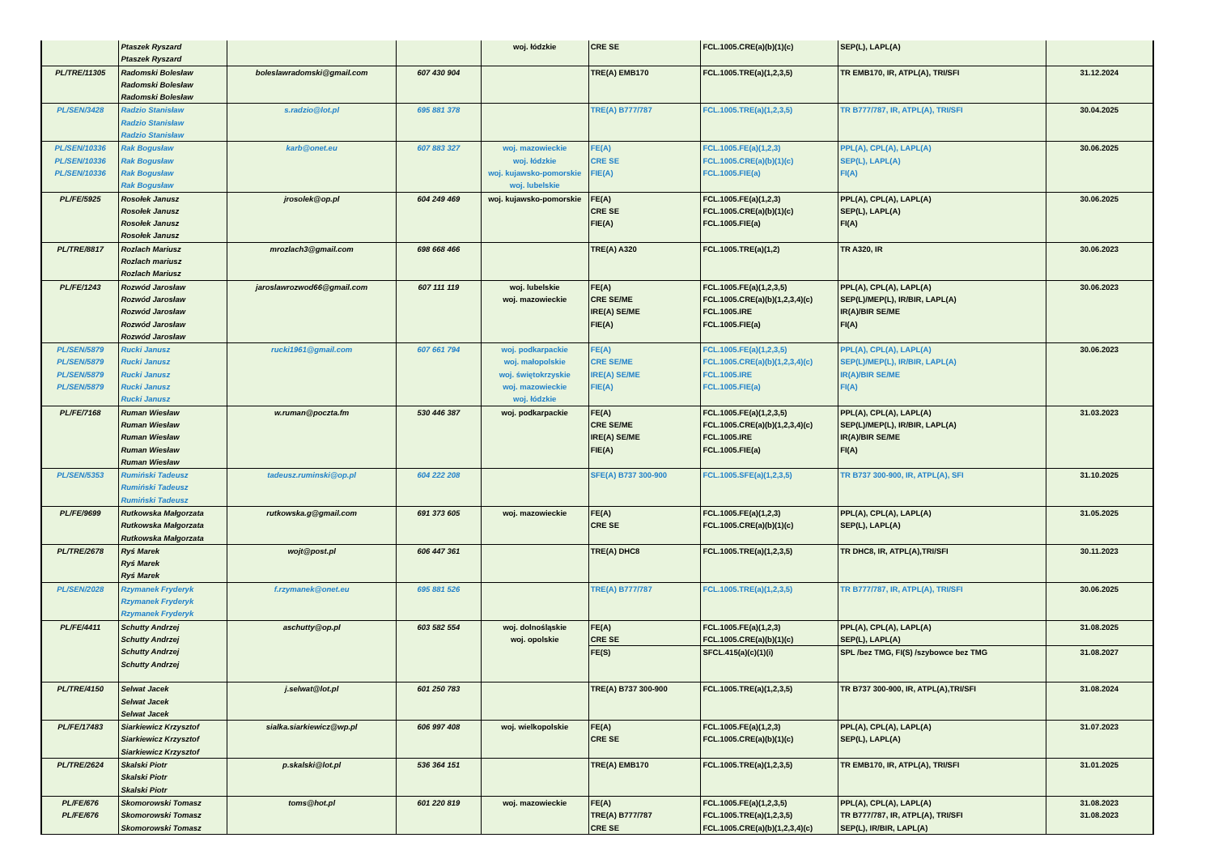| | Ptaszek Ryszard Ptaszek Ryszard | | | woj. łódzkie | CRE SE | FCL.1005.CRE(a)(b)(1)(c) | SEP(L), LAPL(A) | |
| PL/TRE/11305 | Radomski Bolesław Radomski Bolesław Radomski Bolesław | boleslawradomski@gmail.com | 607 430 904 | | TRE(A) EMB170 | FCL.1005.TRE(a)(1,2,3,5) | TR EMB170, IR, ATPL(A), TRI/SFI | 31.12.2024 |
| PL/SEN/3428 | Radzio Stanisław Radzio Stanisław Radzio Stanisław | s.radzio@lot.pl | 695 881 378 | | TRE(A) B777/787 | FCL.1005.TRE(a)(1,2,3,5) | TR B777/787, IR, ATPL(A), TRI/SFI | 30.04.2025 |
| PL/SEN/10336 PL/SEN/10336 PL/SEN/10336 | Rak Bogusław Rak Bogusław Rak Bogusław Rak Bogusław | karb@onet.eu | 607 883 327 | woj. mazowieckie woj. łódzkie woj. kujawsko-pomorskie woj. lubelskie | FE(A) CRE SE FIE(A) | FCL.1005.FE(a)(1,2,3) FCL.1005.CRE(a)(b)(1)(c) FCL.1005.FIE(a) | PPL(A), CPL(A), LAPL(A) SEP(L), LAPL(A) FI(A) | 30.06.2025 |
| PL/FE/5925 | Rosołek Janusz Rosołek Janusz Rosołek Janusz Rosołek Janusz | jrosolek@op.pl | 604 249 469 | woj. kujawsko-pomorskie | FE(A) CRE SE FIE(A) | FCL.1005.FE(a)(1,2,3) FCL.1005.CRE(a)(b)(1)(c) FCL.1005.FIE(a) | PPL(A), CPL(A), LAPL(A) SEP(L), LAPL(A) FI(A) | 30.06.2025 |
| PL/TRE/8817 | Rozlach Mariusz Rozlach mariusz Rozlach Mariusz | mrozlach3@gmail.com | 698 668 466 | | TRE(A) A320 | FCL.1005.TRE(a)(1,2) | TR A320, IR | 30.06.2023 |
| PL/FE/1243 | Rozwód Jarosław Rozwód Jarosław Rozwód Jarosław Rozwód Jarosław Rozwód Jarosław | jaroslawrozwod66@gmail.com | 607 111 119 | woj. lubelskie woj. mazowieckie | FE(A) CRE SE/ME IRE(A) SE/ME FIE(A) | FCL.1005.FE(a)(1,2,3,5) FCL.1005.CRE(a)(b)(1,2,3,4)(c) FCL.1005.IRE FCL.1005.FIE(a) | PPL(A), CPL(A), LAPL(A) SEP(L)/MEP(L), IR/BIR, LAPL(A) IR(A)/BIR SE/ME FI(A) | 30.06.2023 |
| PL/SEN/5879 PL/SEN/5879 PL/SEN/5879 PL/SEN/5879 | Rucki Janusz Rucki Janusz Rucki Janusz Rucki Janusz Rucki Janusz | rucki1961@gmail.com | 607 661 794 | woj. podkarpackie woj. małopolskie woj. świętokrzyskie woj. mazowieckie woj. łódzkie | FE(A) CRE SE/ME IRE(A) SE/ME FIE(A) | FCL.1005.FE(a)(1,2,3,5) FCL.1005.CRE(a)(b)(1,2,3,4)(c) FCL.1005.IRE FCL.1005.FIE(a) | PPL(A), CPL(A), LAPL(A) SEP(L)/MEP(L), IR/BIR, LAPL(A) IR(A)/BIR SE/ME FI(A) | 30.06.2023 |
| PL/FE/7168 | Ruman Wiesław Ruman Wiesław Ruman Wiesław Ruman Wiesław Ruman Wiesław | w.ruman@poczta.fm | 530 446 387 | woj. podkarpackie | FE(A) CRE SE/ME IRE(A) SE/ME FIE(A) | FCL.1005.FE(a)(1,2,3,5) FCL.1005.CRE(a)(b)(1,2,3,4)(c) FCL.1005.IRE FCL.1005.FIE(a) | PPL(A), CPL(A), LAPL(A) SEP(L)/MEP(L), IR/BIR, LAPL(A) IR(A)/BIR SE/ME FI(A) | 31.03.2023 |
| PL/SEN/5353 | Rumiński Tadeusz Rumiński Tadeusz Rumiński Tadeusz | tadeusz.ruminski@op.pl | 604 222 208 | | SFE(A) B737 300-900 | FCL.1005.SFE(a)(1,2,3,5) | TR B737 300-900, IR, ATPL(A), SFI | 31.10.2025 |
| PL/FE/9699 | Rutkowska Małgorzata Rutkowska Małgorzata Rutkowska Małgorzata | rutkowska.g@gmail.com | 691 373 605 | woj. mazowieckie | FE(A) CRE SE | FCL.1005.FE(a)(1,2,3) FCL.1005.CRE(a)(b)(1)(c) | PPL(A), CPL(A), LAPL(A) SEP(L), LAPL(A) | 31.05.2025 |
| PL/TRE/2678 | Ryś Marek Ryś Marek Ryś Marek | wojt@post.pl | 606 447 361 | | TRE(A) DHC8 | FCL.1005.TRE(a)(1,2,3,5) | TR DHC8, IR, ATPL(A),TRI/SFI | 30.11.2023 |
| PL/SEN/2028 | Rzymanek Fryderyk Rzymanek Fryderyk Rzymanek Fryderyk | f.rzymanek@onet.eu | 695 881 526 | | TRE(A) B777/787 | FCL.1005.TRE(a)(1,2,3,5) | TR B777/787, IR, ATPL(A), TRI/SFI | 30.06.2025 |
| PL/FE/4411 | Schutty Andrzej Schutty Andrzej Schutty Andrzej Schutty Andrzej | aschutty@op.pl | 603 582 554 | woj. dolnośląskie woj. opolskie | FE(A) CRE SE | FCL.1005.FE(a)(1,2,3) FCL.1005.CRE(a)(b)(1)(c) | PPL(A), CPL(A), LAPL(A) SEP(L), LAPL(A) | 31.08.2025 |
| | | | | | FE(S) | SFCL.415(a)(c)(1)(i) | SPL /bez TMG, FI(S) /szybowce bez TMG | 31.08.2027 |
| PL/TRE/4150 | Selwat Jacek Selwat Jacek Selwat Jacek | j.selwat@lot.pl | 601 250 783 | | TRE(A) B737 300-900 | FCL.1005.TRE(a)(1,2,3,5) | TR B737 300-900, IR, ATPL(A),TRI/SFI | 31.08.2024 |
| PL/FE/17483 | Siarkiewicz Krzysztof Siarkiewicz Krzysztof Siarkiewicz Krzysztof | sialka.siarkiewicz@wp.pl | 606 997 408 | woj. wielkopolskie | FE(A) CRE SE | FCL.1005.FE(a)(1,2,3) FCL.1005.CRE(a)(b)(1)(c) | PPL(A), CPL(A), LAPL(A) SEP(L), LAPL(A) | 31.07.2023 |
| PL/TRE/2624 | Skalski Piotr Skalski Piotr Skalski Piotr | p.skalski@lot.pl | 536 364 151 | | TRE(A) EMB170 | FCL.1005.TRE(a)(1,2,3,5) | TR EMB170, IR, ATPL(A), TRI/SFI | 31.01.2025 |
| PL/FE/676 PL/FE/676 | Skomorowski Tomasz Skomorowski Tomasz Skomorowski Tomasz | toms@hot.pl | 601 220 819 | woj. mazowieckie | FE(A) TRE(A) B777/787 CRE SE | FCL.1005.FE(a)(1,2,3,5) FCL.1005.TRE(a)(1,2,3,5) FCL.1005.CRE(a)(b)(1,2,3,4)(c) | PPL(A), CPL(A), LAPL(A) TR B777/787, IR, ATPL(A), TRI/SFI SEP(L), IR/BIR, LAPL(A) | 31.08.2023 31.08.2023 |